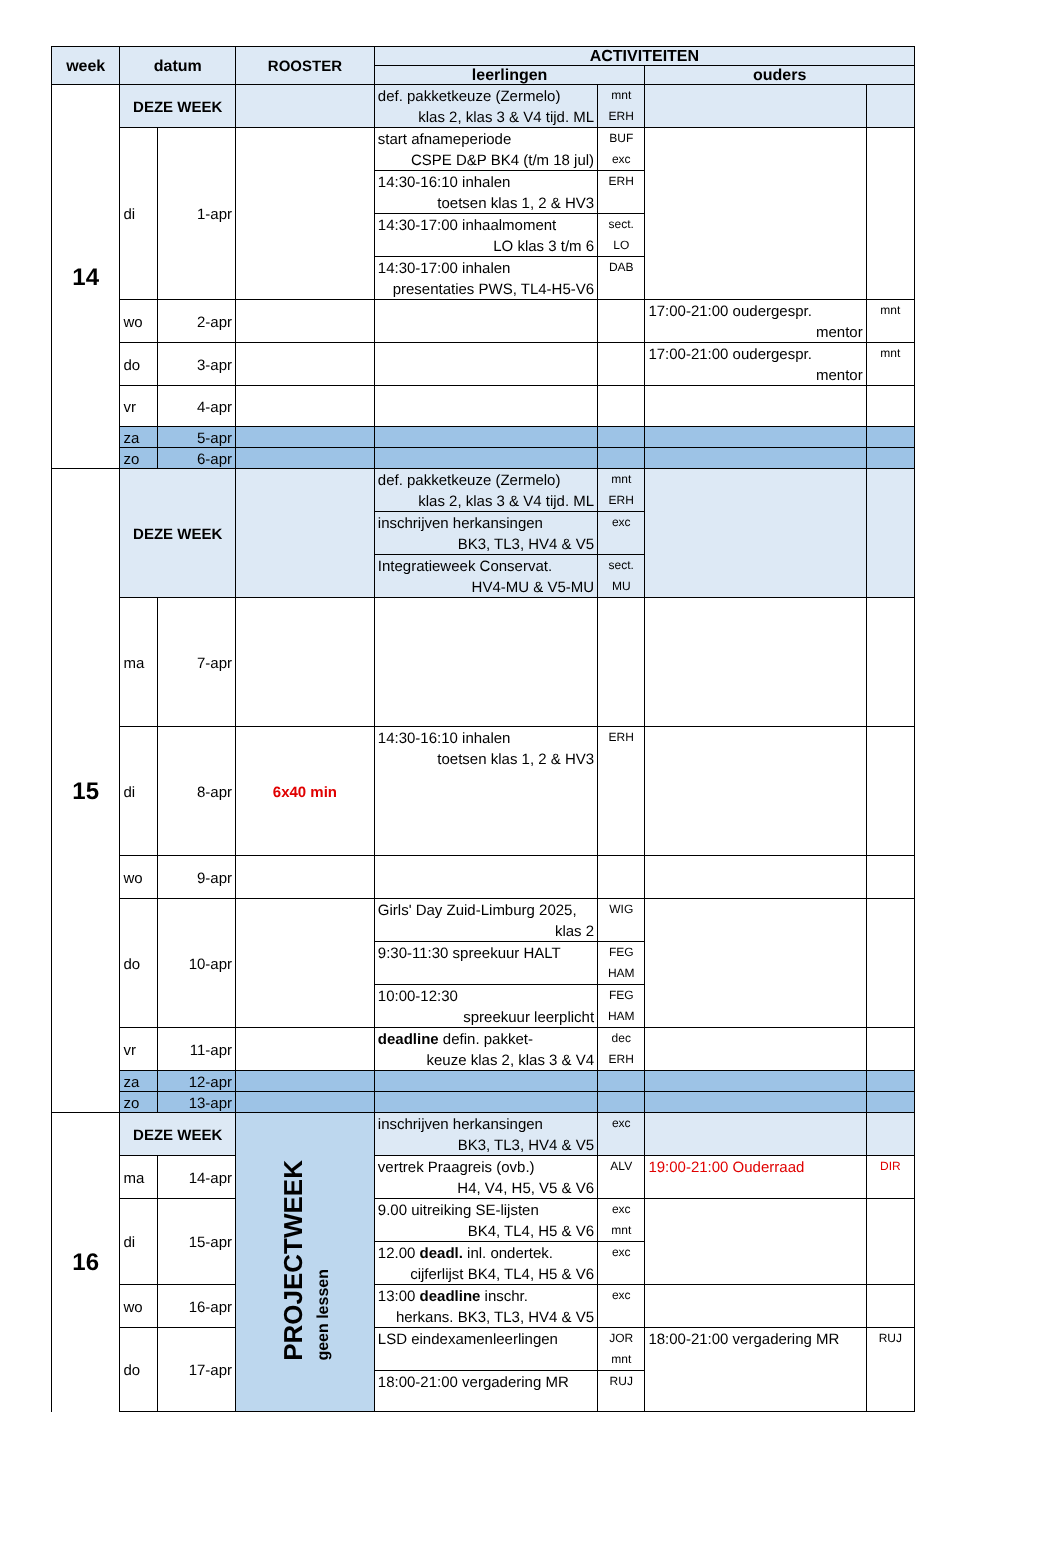| week | datum | | ROOSTER | ACTIVITEITEN | | | |
| --- | --- | --- | --- | --- | --- | --- | --- |
| | | | | leerlingen | | ouders | |
| 14 | DEZE WEEK | | | def. pakketkeuze (Zermelo) klas 2, klas 3 & V4 tijd. ML | mnt ERH | | |
| | di | 1-apr | | start afnameperiode CSPE D&P BK4 (t/m 18 jul) | BUF exc | | |
| | | | | 14:30-16:10 inhalen toetsen klas 1, 2 & HV3 | ERH | | |
| | | | | 14:30-17:00 inhaalmoment LO klas 3 t/m 6 | sect. LO | | |
| | | | | 14:30-17:00 inhalen presentaties PWS, TL4-H5-V6 | DAB | | |
| | wo | 2-apr | | | | 17:00-21:00 oudergespr. mentor | mnt |
| | do | 3-apr | | | | 17:00-21:00 oudergespr. mentor | mnt |
| | vr | 4-apr | | | | | |
| | za | 5-apr | | | | | |
| | zo | 6-apr | | | | | |
| 15 | DEZE WEEK | | | def. pakketkeuze (Zermelo) klas 2, klas 3 & V4 tijd. ML | mnt ERH | | |
| | | | | inschrijven herkansingen BK3, TL3, HV4 & V5 | exc | | |
| | | | | Integratieweek Conservat. HV4-MU & V5-MU | sect. MU | | |
| | ma | 7-apr | | | | | |
| | di | 8-apr | 6x40 min | 14:30-16:10 inhalen toetsen klas 1, 2 & HV3 | ERH | | |
| | wo | 9-apr | | | | | |
| | do | 10-apr | | Girls' Day Zuid-Limburg 2025, klas 2 | WIG | | |
| | | | | 9:30-11:30 spreekuur HALT | FEG HAM | | |
| | | | | 10:00-12:30 spreekuur leerplicht | FEG HAM | | |
| | vr | 11-apr | | deadline defin. pakket- keuze klas 2, klas 3 & V4 | dec ERH | | |
| | za | 12-apr | | | | | |
| | zo | 13-apr | | | | | |
| 16 | DEZE WEEK | | PROJECTWEEK geen lessen | inschrijven herkansingen BK3, TL3, HV4 & V5 | exc | | |
| | ma | 14-apr | | vertrek Praagreis (ovb.) H4, V4, H5, V5 & V6 | ALV | 19:00-21:00 Ouderraad | DIR |
| | di | 15-apr | | 9.00 uitreiking SE-lijsten BK4, TL4, H5 & V6 | exc mnt | | |
| | | | | 12.00 deadl. inl. ondertek. cijferlijst BK4, TL4, H5 & V6 | exc | | |
| | wo | 16-apr | | 13:00 deadline inschr. herkans. BK3, TL3, HV4 & V5 | exc | | |
| | do | 17-apr | | LSD eindexamenleerlingen | JOR mnt | 18:00-21:00 vergadering MR | RUJ |
| | | | | 18:00-21:00 vergadering MR | RUJ | | |